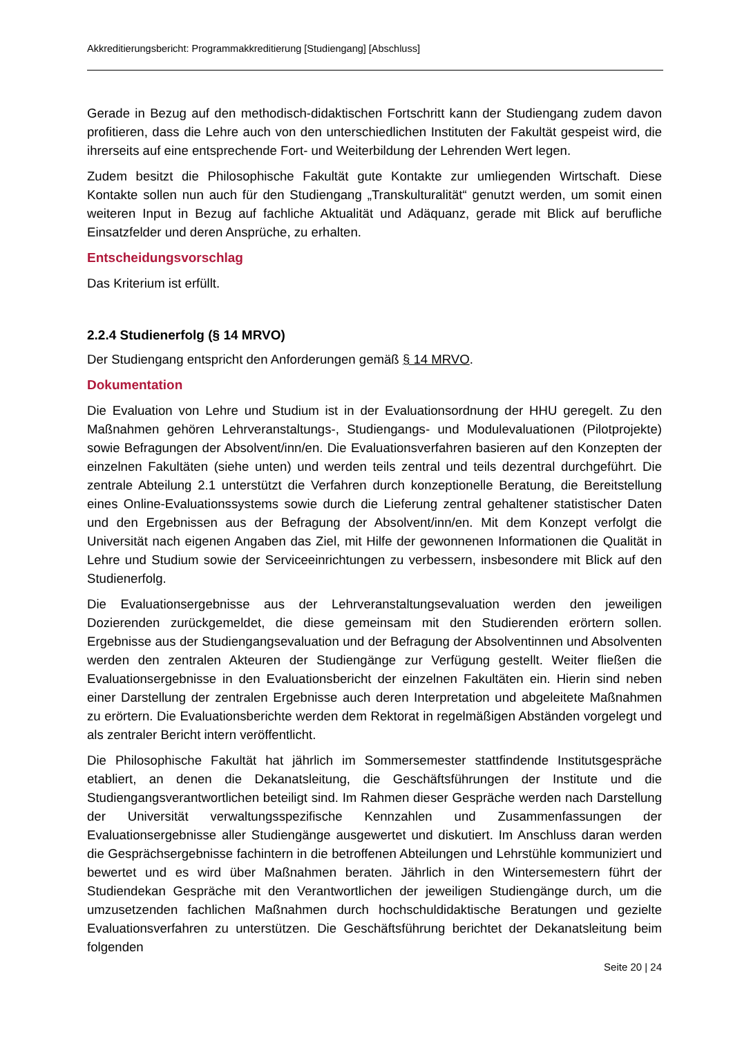Akkreditierungsbericht: Programmakkreditierung [Studiengang] [Abschluss]
Gerade in Bezug auf den methodisch-didaktischen Fortschritt kann der Studiengang zudem davon profitieren, dass die Lehre auch von den unterschiedlichen Instituten der Fakultät gespeist wird, die ihrerseits auf eine entsprechende Fort- und Weiterbildung der Lehrenden Wert legen.
Zudem besitzt die Philosophische Fakultät gute Kontakte zur umliegenden Wirtschaft. Diese Kontakte sollen nun auch für den Studiengang „Transkulturalität“ genutzt werden, um somit einen weiteren Input in Bezug auf fachliche Aktualität und Adäquanz, gerade mit Blick auf berufliche Einsatzfelder und deren Ansprüche, zu erhalten.
Entscheidungsvorschlag
Das Kriterium ist erfüllt.
2.2.4 Studienerfolg (§ 14 MRVO)
Der Studiengang entspricht den Anforderungen gemäß § 14 MRVO.
Dokumentation
Die Evaluation von Lehre und Studium ist in der Evaluationsordnung der HHU geregelt. Zu den Maßnahmen gehören Lehrveranstaltungs-, Studiengangs- und Modulevaluationen (Pilotprojekte) sowie Befragungen der Absolvent/inn/en. Die Evaluationsverfahren basieren auf den Konzepten der einzelnen Fakultäten (siehe unten) und werden teils zentral und teils dezentral durchgeführt. Die zentrale Abteilung 2.1 unterstützt die Verfahren durch konzeptionelle Beratung, die Bereitstellung eines Online-Evaluationssystems sowie durch die Lieferung zentral gehaltener statistischer Daten und den Ergebnissen aus der Befragung der Absolvent/inn/en. Mit dem Konzept verfolgt die Universität nach eigenen Angaben das Ziel, mit Hilfe der gewonnenen Informationen die Qualität in Lehre und Studium sowie der Serviceeinrichtungen zu verbessern, insbesondere mit Blick auf den Studienerfolg.
Die Evaluationsergebnisse aus der Lehrveranstaltungsevaluation werden den jeweiligen Dozierenden zurückgemeldet, die diese gemeinsam mit den Studierenden erörtern sollen. Ergebnisse aus der Studiengangsevaluation und der Befragung der Absolventinnen und Absolventen werden den zentralen Akteuren der Studiengänge zur Verfügung gestellt. Weiter fließen die Evaluationsergebnisse in den Evaluationsbericht der einzelnen Fakultäten ein. Hierin sind neben einer Darstellung der zentralen Ergebnisse auch deren Interpretation und abgeleitete Maßnahmen zu erörtern. Die Evaluationsberichte werden dem Rektorat in regelmäßigen Abständen vorgelegt und als zentraler Bericht intern veröffentlicht.
Die Philosophische Fakultät hat jährlich im Sommersemester stattfindende Institutsgespräche etabliert, an denen die Dekanatsleitung, die Geschäftsführungen der Institute und die Studiengangsverantwortlichen beteiligt sind. Im Rahmen dieser Gespräche werden nach Darstellung der Universität verwaltungsspezifische Kennzahlen und Zusammenfassungen der Evaluationsergebnisse aller Studiengänge ausgewertet und diskutiert. Im Anschluss daran werden die Gesprächsergebnisse fachintern in die betroffenen Abteilungen und Lehrstühle kommuniziert und bewertet und es wird über Maßnahmen beraten. Jährlich in den Wintersemestern führt der Studiendekan Gespräche mit den Verantwortlichen der jeweiligen Studiengänge durch, um die umzusetzenden fachlichen Maßnahmen durch hochschuldidaktische Beratungen und gezielte Evaluationsverfahren zu unterstützen. Die Geschäftsführung berichtet der Dekanatsleitung beim folgenden
Seite 20 | 24